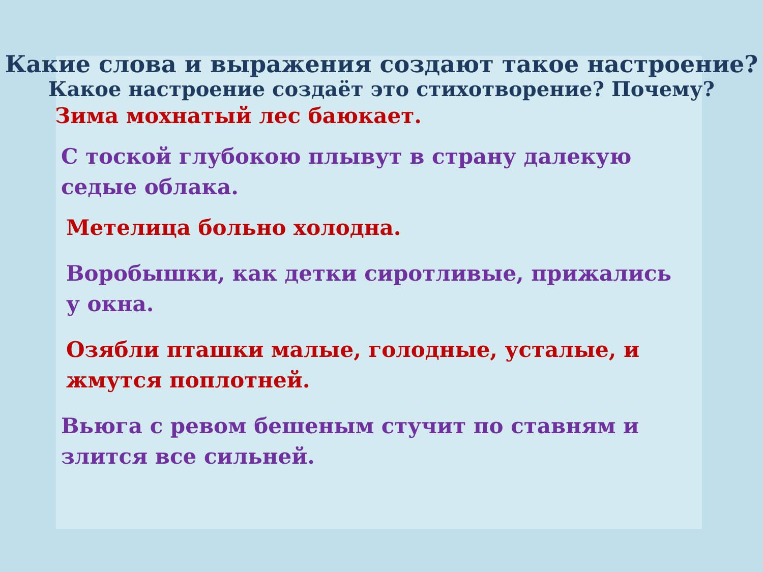Какие слова и выражения создают такое настроение?
Какое настроение создаёт это стихотворение? Почему?
Зима мохнатый лес баюкает.
С тоской глубокою плывут в страну далекую
седые облака.
Метелица больно холодна.
Воробышки, как детки сиротливые, прижались
у окна.
Озябли пташки малые, голодные, усталые, и
жмутся поплотней.
Вьюга с ревом бешеным стучит по ставням и
злится все сильней.